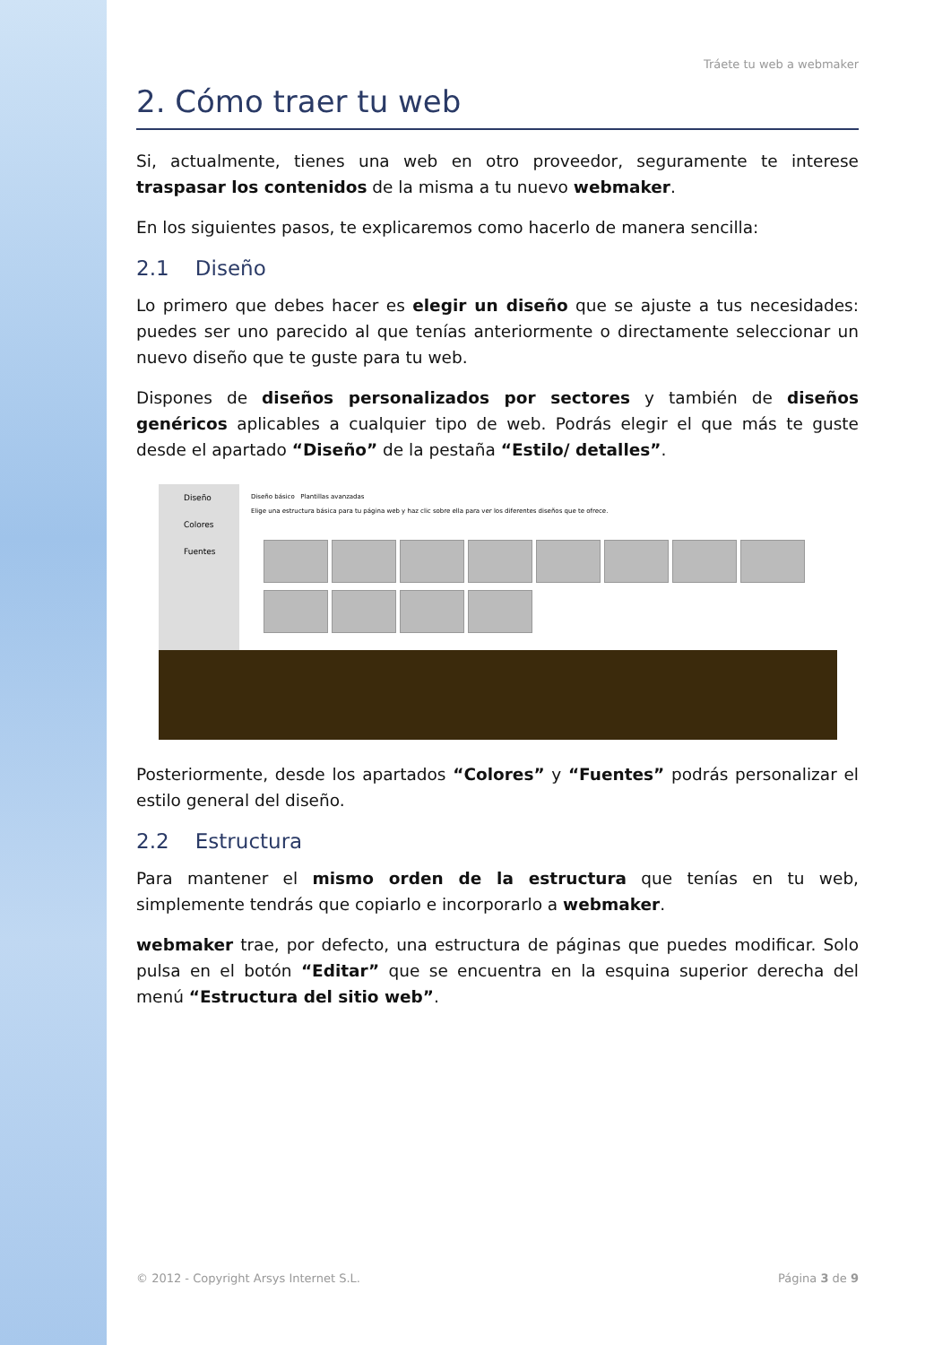Tráete tu web a webmaker
2. Cómo traer tu web
Si, actualmente, tienes una web en otro proveedor, seguramente te interese traspasar los contenidos de la misma a tu nuevo webmaker.
En los siguientes pasos, te explicaremos como hacerlo de manera sencilla:
2.1 Diseño
Lo primero que debes hacer es elegir un diseño que se ajuste a tus necesidades: puedes ser uno parecido al que tenías anteriormente o directamente seleccionar un nuevo diseño que te guste para tu web.
Dispones de diseños personalizados por sectores y también de diseños genéricos aplicables a cualquier tipo de web. Podrás elegir el que más te guste desde el apartado “Diseño” de la pestaña “Estilo/ detalles”.
Diseño
Colores
Fuentes
Diseño básico Plantillas avanzadas
Elige una estructura básica para tu página web y haz clic sobre ella para ver los diferentes diseños que te ofrece.
Posteriormente, desde los apartados “Colores” y “Fuentes” podrás personalizar el estilo general del diseño.
2.2 Estructura
Para mantener el mismo orden de la estructura que tenías en tu web, simplemente tendrás que copiarlo e incorporarlo a webmaker.
webmaker trae, por defecto, una estructura de páginas que puedes modificar. Solo pulsa en el botón “Editar” que se encuentra en la esquina superior derecha del menú “Estructura del sitio web”.
© 2012 - Copyright Arsys Internet S.L. Página 3 de 9